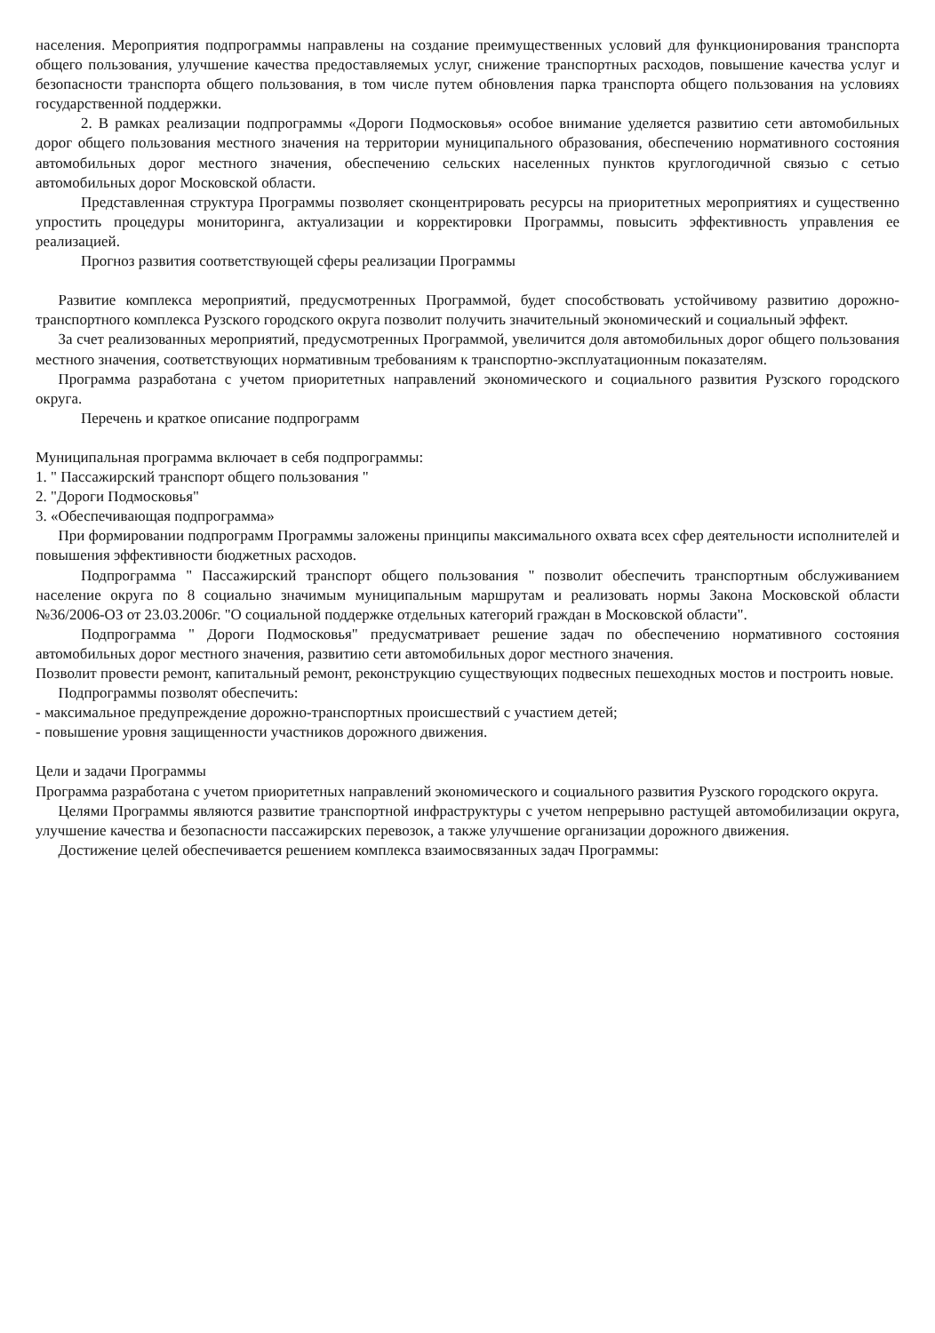населения. Мероприятия подпрограммы направлены на создание преимущественных условий для функционирования транспорта общего пользования, улучшение качества предоставляемых услуг, снижение транспортных расходов, повышение качества услуг и безопасности транспорта общего пользования, в том числе путем обновления парка транспорта общего пользования на условиях государственной поддержки.
2. В рамках реализации подпрограммы «Дороги Подмосковья» особое внимание уделяется развитию сети автомобильных дорог общего пользования местного значения на территории муниципального образования, обеспечению нормативного состояния автомобильных дорог местного значения, обеспечению сельских населенных пунктов круглогодичной связью с сетью автомобильных дорог Московской области.
Представленная структура Программы позволяет сконцентрировать ресурсы на приоритетных мероприятиях и существенно упростить процедуры мониторинга, актуализации и корректировки Программы, повысить эффективность управления ее реализацией.
Прогноз развития соответствующей сферы реализации Программы
Развитие комплекса мероприятий, предусмотренных Программой, будет способствовать устойчивому развитию дорожно-транспортного комплекса Рузского городского округа позволит получить значительный экономический и социальный эффект.
За счет реализованных мероприятий, предусмотренных Программой, увеличится доля автомобильных дорог общего пользования местного значения, соответствующих нормативным требованиям к транспортно-эксплуатационным показателям.
Программа разработана с учетом приоритетных направлений экономического и социального развития Рузского городского округа.
Перечень и краткое описание подпрограмм
Муниципальная программа включает в себя подпрограммы:
1. " Пассажирский транспорт общего пользования "
2. "Дороги Подмосковья"
3. «Обеспечивающая подпрограмма»
При формировании подпрограмм Программы заложены принципы максимального охвата всех сфер деятельности исполнителей и повышения эффективности бюджетных расходов.
Подпрограмма " Пассажирский транспорт общего пользования " позволит обеспечить транспортным обслуживанием население округа по 8 социально значимым муниципальным маршрутам и реализовать нормы Закона Московской области №36/2006-ОЗ от 23.03.2006г. "О социальной поддержке отдельных категорий граждан в Московской области".
Подпрограмма " Дороги Подмосковья" предусматривает решение задач по обеспечению нормативного состояния автомобильных дорог местного значения, развитию сети автомобильных дорог местного значения.
Позволит провести ремонт, капитальный ремонт, реконструкцию существующих подвесных пешеходных мостов и построить новые.
Подпрограммы позволят обеспечить:
- максимальное предупреждение дорожно-транспортных происшествий с участием детей;
- повышение уровня защищенности участников дорожного движения.
Цели и задачи Программы
Программа разработана с учетом приоритетных направлений экономического и социального развития Рузского городского округа.
Целями Программы являются развитие транспортной инфраструктуры с учетом непрерывно растущей автомобилизации округа, улучшение качества и безопасности пассажирских перевозок, а также улучшение организации дорожного движения.
Достижение целей обеспечивается решением комплекса взаимосвязанных задач Программы: